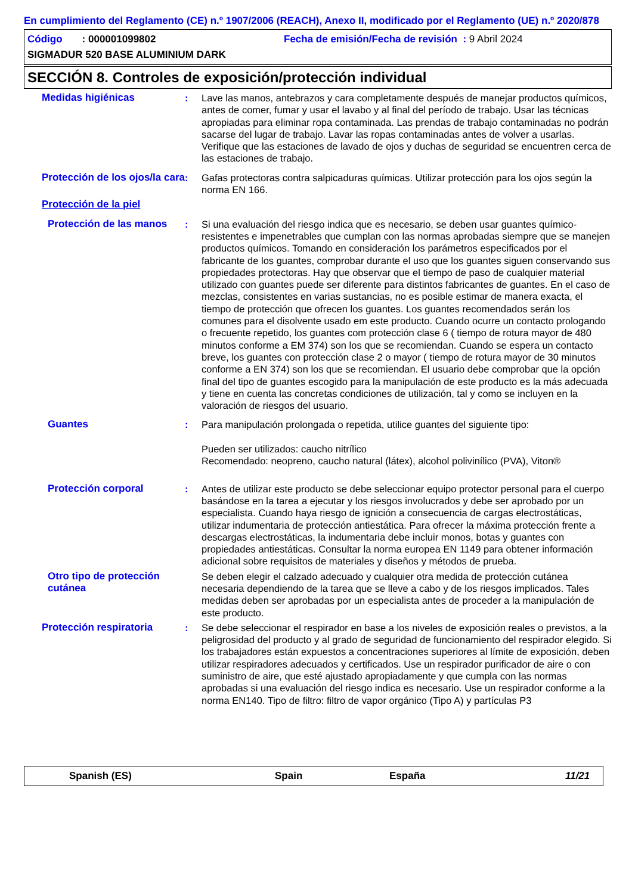En cumplimiento del Reglamento (CE) n.º 1907/2006 (REACH), Anexo II, modificado por el Reglamento (UE) n.º 2020/878
Código : 000001099802 Fecha de emisión/Fecha de revisión : 9 Abril 2024
SIGMADUR 520 BASE ALUMINIUM DARK
SECCIÓN 8. Controles de exposición/protección individual
Medidas higiénicas : Lave las manos, antebrazos y cara completamente después de manejar productos químicos, antes de comer, fumar y usar el lavabo y al final del período de trabajo. Usar las técnicas apropiadas para eliminar ropa contaminada. Las prendas de trabajo contaminadas no podrán sacarse del lugar de trabajo. Lavar las ropas contaminadas antes de volver a usarlas. Verifique que las estaciones de lavado de ojos y duchas de seguridad se encuentren cerca de las estaciones de trabajo.
Protección de los ojos/la cara
: Gafas protectoras contra salpicaduras químicas. Utilizar protección para los ojos según la norma EN 166.
Protección de la piel
Protección de las manos
: Si una evaluación del riesgo indica que es necesario, se deben usar guantes químico-resistentes e impenetrables que cumplan con las normas aprobadas siempre que se manejen productos químicos. Tomando en consideración los parámetros especificados por el fabricante de los guantes, comprobar durante el uso que los guantes siguen conservando sus propiedades protectoras. Hay que observar que el tiempo de paso de cualquier material utilizado con guantes puede ser diferente para distintos fabricantes de guantes. En el caso de mezclas, consistentes en varias sustancias, no es posible estimar de manera exacta, el tiempo de protección que ofrecen los guantes. Los guantes recomendados serán los comunes para el disolvente usado em este producto. Cuando ocurre un contacto prologando o frecuente repetido, los guantes com protección clase 6 ( tiempo de rotura mayor de 480 minutos conforme a EM 374) son los que se recomiendan. Cuando se espera un contacto breve, los guantes con protección clase 2 o mayor ( tiempo de rotura mayor de 30 minutos conforme a EN 374) son los que se recomiendan. El usuario debe comprobar que la opción final del tipo de guantes escogido para la manipulación de este producto es la más adecuada y tiene en cuenta las concretas condiciones de utilización, tal y como se incluyen en la valoración de riesgos del usuario.
Guantes : Para manipulación prolongada o repetida, utilice guantes del siguiente tipo:
Pueden ser utilizados: caucho nitrílico
Recomendado: neopreno, caucho natural (látex), alcohol polivinílico (PVA), Viton®
Protección corporal : Antes de utilizar este producto se debe seleccionar equipo protector personal para el cuerpo basándose en la tarea a ejecutar y los riesgos involucrados y debe ser aprobado por un especialista. Cuando haya riesgo de ignición a consecuencia de cargas electrostáticas, utilizar indumentaria de protección antiestática. Para ofrecer la máxima protección frente a descargas electrostáticas, la indumentaria debe incluir monos, botas y guantes con propiedades antiestáticas. Consultar la norma europea EN 1149 para obtener información adicional sobre requisitos de materiales y diseños y métodos de prueba.
Otro tipo de protección cutánea
Se deben elegir el calzado adecuado y cualquier otra medida de protección cutánea necesaria dependiendo de la tarea que se lleve a cabo y de los riesgos implicados. Tales medidas deben ser aprobadas por un especialista antes de proceder a la manipulación de este producto.
Protección respiratoria : Se debe seleccionar el respirador en base a los niveles de exposición reales o previstos, a la peligrosidad del producto y al grado de seguridad de funcionamiento del respirador elegido. Si los trabajadores están expuestos a concentraciones superiores al límite de exposición, deben utilizar respiradores adecuados y certificados. Use un respirador purificador de aire o con suministro de aire, que esté ajustado apropiadamente y que cumpla con las normas aprobadas si una evaluación del riesgo indica es necesario. Use un respirador conforme a la norma EN140. Tipo de filtro: filtro de vapor orgánico (Tipo A) y partículas P3
Spanish (ES) Spain España 11/21